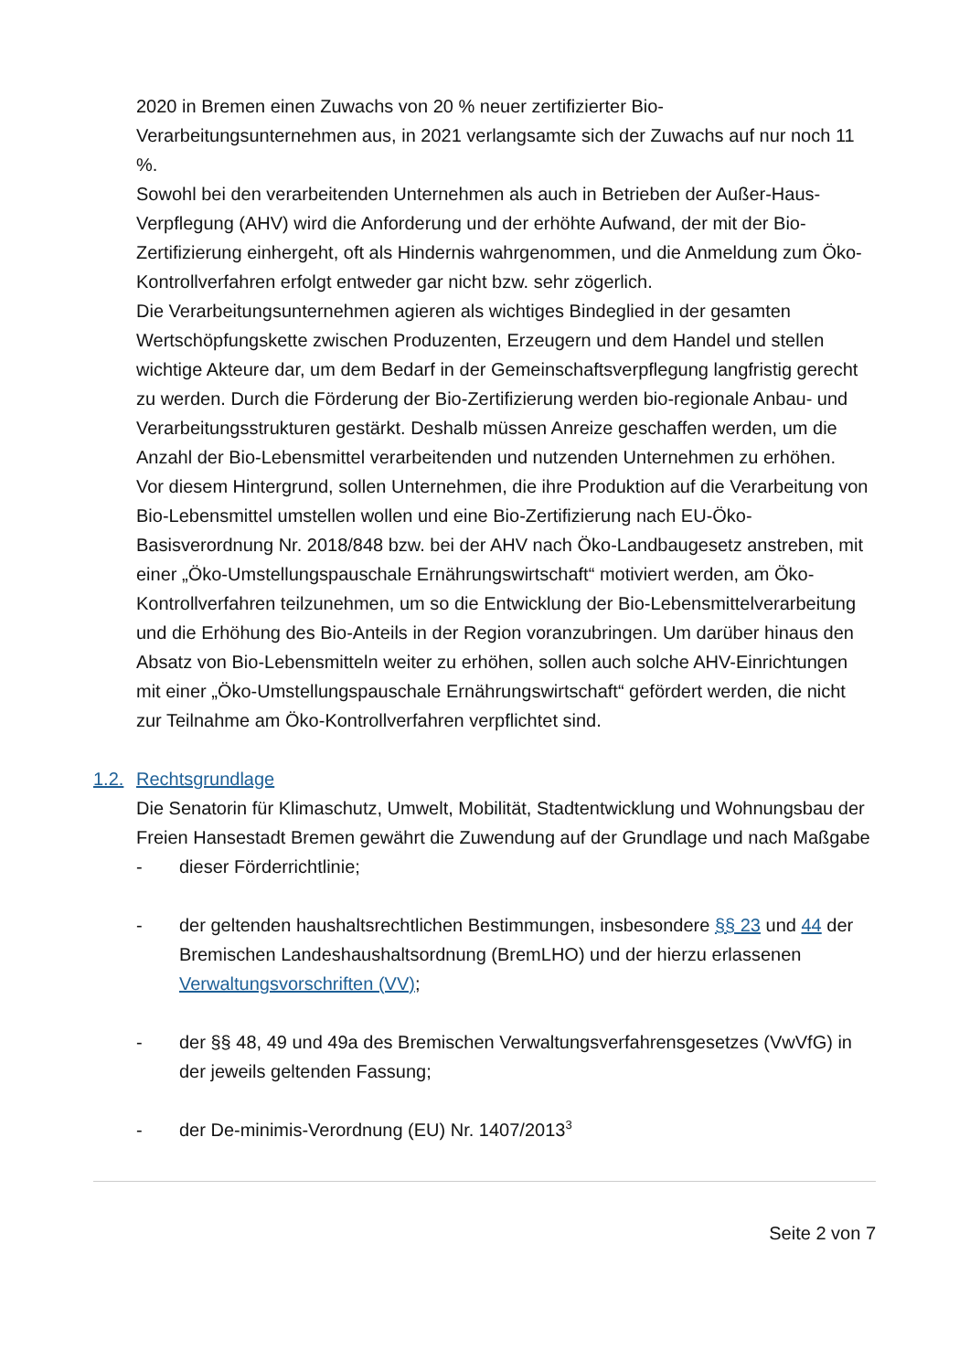2020 in Bremen einen Zuwachs von 20 % neuer zertifizierter Bio-Verarbeitungsunternehmen aus, in 2021 verlangsamte sich der Zuwachs auf nur noch 11 %.
Sowohl bei den verarbeitenden Unternehmen als auch in Betrieben der Außer-Haus-Verpflegung (AHV) wird die Anforderung und der erhöhte Aufwand, der mit der Bio-Zertifizierung einhergeht, oft als Hindernis wahrgenommen, und die Anmeldung zum Öko-Kontrollverfahren erfolgt entweder gar nicht bzw. sehr zögerlich.
Die Verarbeitungsunternehmen agieren als wichtiges Bindeglied in der gesamten Wertschöpfungskette zwischen Produzenten, Erzeugern und dem Handel und stellen wichtige Akteure dar, um dem Bedarf in der Gemeinschaftsverpflegung langfristig gerecht zu werden. Durch die Förderung der Bio-Zertifizierung werden bio-regionale Anbau- und Verarbeitungsstrukturen gestärkt. Deshalb müssen Anreize geschaffen werden, um die Anzahl der Bio-Lebensmittel verarbeitenden und nutzenden Unternehmen zu erhöhen.
Vor diesem Hintergrund, sollen Unternehmen, die ihre Produktion auf die Verarbeitung von Bio-Lebensmittel umstellen wollen und eine Bio-Zertifizierung nach EU-Öko-Basisverordnung Nr. 2018/848 bzw. bei der AHV nach Öko-Landbaugesetz anstreben, mit einer „Öko-Umstellungspauschale Ernährungswirtschaft“ motiviert werden, am Öko-Kontrollverfahren teilzunehmen, um so die Entwicklung der Bio-Lebensmittelverarbeitung und die Erhöhung des Bio-Anteils in der Region voranzubringen. Um darüber hinaus den Absatz von Bio-Lebensmitteln weiter zu erhöhen, sollen auch solche AHV-Einrichtungen mit einer „Öko-Umstellungspauschale Ernährungswirtschaft“ gefördert werden, die nicht zur Teilnahme am Öko-Kontrollverfahren verpflichtet sind.
1.2. Rechtsgrundlage
Die Senatorin für Klimaschutz, Umwelt, Mobilität, Stadtentwicklung und Wohnungsbau der Freien Hansestadt Bremen gewährt die Zuwendung auf der Grundlage und nach Maßgabe
- dieser Förderrichtlinie;
- der geltenden haushaltsrechtlichen Bestimmungen, insbesondere §§ 23 und 44 der Bremischen Landeshaushaltsordnung (BremLHO) und der hierzu erlassenen Verwaltungsvorschriften (VV);
- der §§ 48, 49 und 49a des Bremischen Verwaltungsverfahrensgesetzes (VwVfG) in der jeweils geltenden Fassung;
- der De-minimis-Verordnung (EU) Nr. 1407/2013<sup>3</sup>
Seite 2 von 7